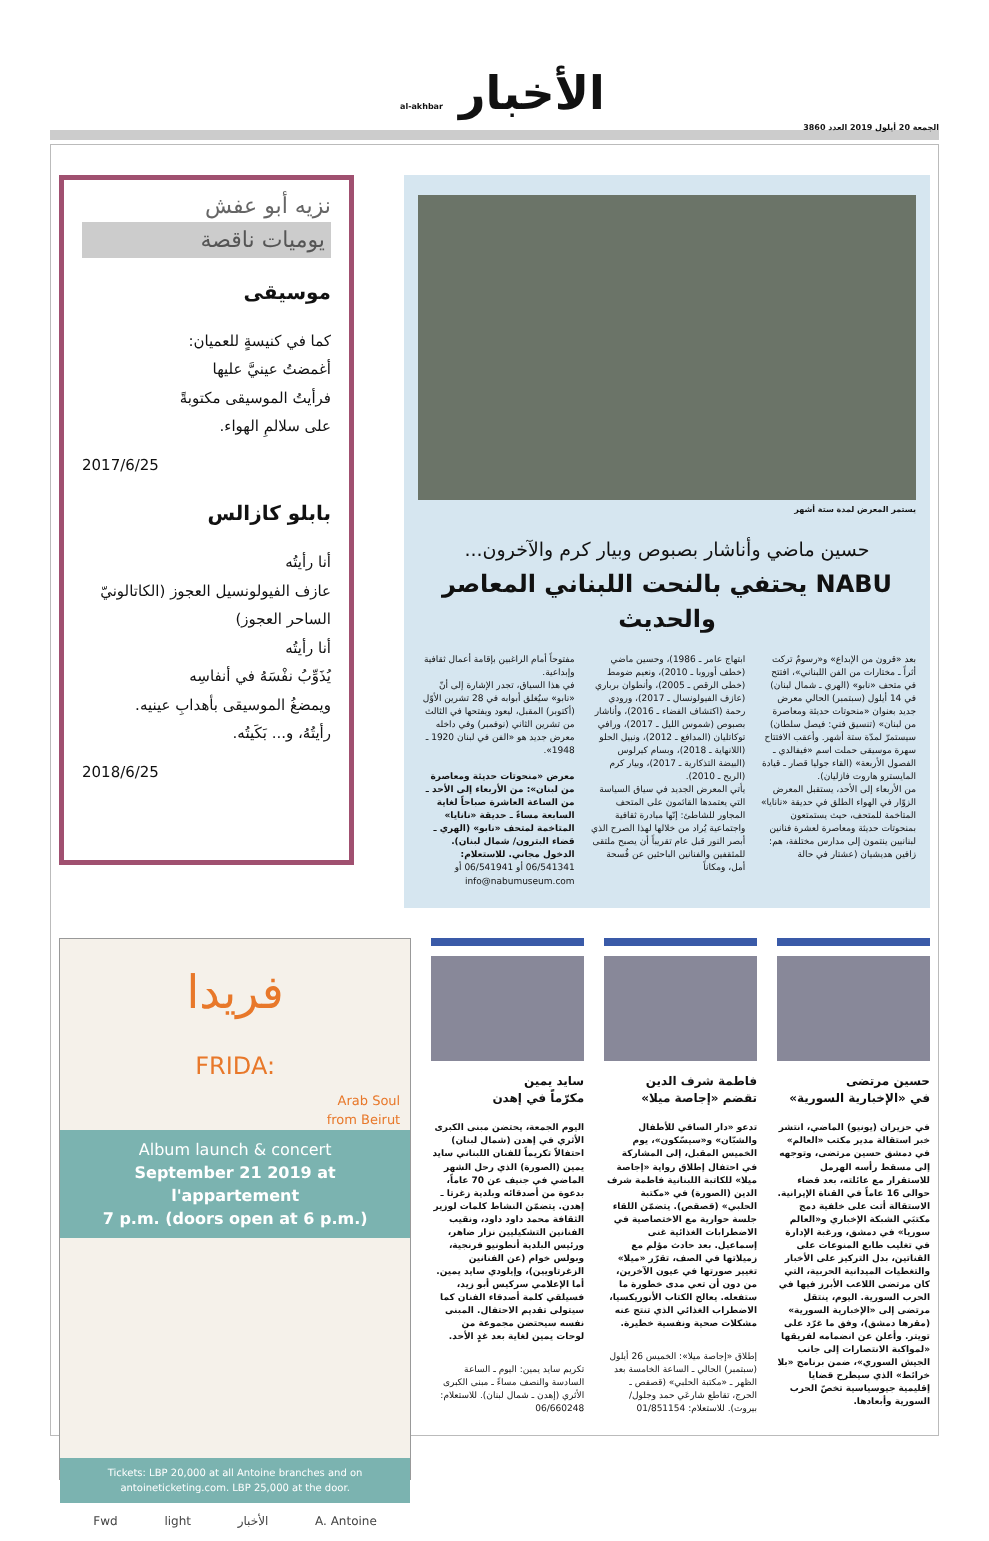الأخبار al-akhbar
الجمعة 20 أيلول 2019 العدد 3860
يستمر المعرض لمدة ستة أشهر
حسين ماضي وأناشار بصبوص وبيار كرم والآخرون...
NABU يحتفي بالنحت اللبناني المعاصر والحديث
بعد «قرون من الإبداع» و«رسومٌ تركت أثراً ـ مختارات من الفن اللبناني»، افتتح في متحف «نابو» (الهري ـ شمال لبنان) في 14 أيلول (سبتمبر) الحالي معرض جديد بعنوان «منحوتات حديثة ومعاصرة من لبنان» (تنسيق فني: فيصل سلطان) سيستمرّ لمدّة ستة أشهر. وأعقب الافتتاح سهرة موسيقى حملت اسم «فيفالدي ـ الفصول الأربعة» (القاء جوليا قصار ـ قيادة المايسترو هاروت فازليان).
من الأربعاء إلى الأحد، يستقبل المعرض الزوّار في الهواء الطلق في حديقة «نانايا» المتاخمة للمتحف، حيث يستمتعون بمنحوتات حديثة ومعاصرة لعشرة فنانين لبنانيين ينتمون إلى مدارس مختلفة، هم: زافين هديشيان (عشتار في حالة
ابتهاج عامر ـ 1986)، وحسين ماضي (خطف أوروبا ـ 2010)، ونعيم ضومط (خطى الرقص ـ 2005)، وأنطوان برباري (عازف الفيولونسال ـ 2017)، ورودي رحمة (اكتشاف الفضاء ـ 2016)، وأناشار بصبوص (شموس الليل ـ 2017)، ورافي توكاتليان (المدافع ـ 2012)، ونبيل الحلو (اللانهاية ـ 2018)، وبسام كيرلوس (البيضة التذكارية ـ 2017)، وبيار كرم (الريح ـ 2010).
يأتي المعرض الجديد في سياق السياسة التي يعتمدها القائمون على المتحف المجاور للشاطئ: إنّها مبادرة ثقافية واجتماعية يُراد من خلالها لهذا الصرح الذي أبصر النور قبل عام تقريباً أن يصبح ملتقى للمثقفين والفنانين الباحثين عن فُسحة أمل، ومكاناً
مفتوحاً أمام الراغبين بإقامة أعمال ثقافية وإبداعية.
في هذا السياق، تجدر الإشارة إلى أنّ «نابو» سيُغلق أبوابه في 28 تشرين الأوّل (أكتوبر) المقبل، ليعود ويفتحها في الثالث من تشرين الثاني (نوفمبر) وفي داخله معرض جديد هو «الفن في لبنان 1920 ـ 1948».
معرض «منحوتات حديثة ومعاصرة من لبنان»: من الأربعاء إلى الأحد ـ من الساعة العاشرة صباحاً لغاية السابعة مساءً ـ حديقة «نانايا» المتاخمة لمتحف «نابو» (الهري ـ قضاء البترون/ شمال لبنان). الدخول مجاني. للاستعلام: 06/541341 أو 06/541941 أو info@nabumuseum.com
نزيه أبو عفش
يوميات ناقصة
موسيقى
كما في كنيسةٍ للعميان:
أغمضتُ عينيَّ عليها
فرأيتُ الموسيقى مكتوبةً
على سلالمِ الهواء.
2017/6/25
بابلو كازالس
أنا رأيتُه
عازف الفيولونسيل العجوز (الكاتالونيّ
الساحر العجوز)
أنا رأيتُه
يُذَوِّبُ نفْسَهُ في أنفاسِه
ويمضغُ الموسيقى بأهدابِ عينيه.
رأيتُهُ، و... بَكَيتُه.
2018/6/25
حسين مرتضى
في «الإخبارية السورية»
في حزيران (يونيو) الماضي، انتشر خبر استقالة مدير مكتب «العالم» في دمشق حسين مرتضى، وتوجهه إلى مسقط رأسه الهرمل للاستقرار مع عائلته، بعد قضاء حوالى 16 عاماً في القناة الإيرانية. الاستقالة أتت على خلفية دمج مكتبَي الشبكة الإخباري و«العالم سوريا» في دمشق، ورغبة الإدارة في تغليب طابع المنوعات على القناتين، بدل التركيز على الأخبار والتغطيات الميدانية الحربية، التي كان مرتضى اللاعب الأبرز فيها في الحرب السورية. اليوم، ينتقل مرتضى إلى «الإخبارية السورية» (مقرها دمشق)، وفق ما غرّد على تويتر. وأعلن عن انضمامه لفريقها «لمواكبة الانتصارات إلى جانب الجيش السوري»، ضمن برنامج «بلا خرائط» الذي سيطرح قضايا إقليمية جيوسياسية تخصّ الحرب السورية وأبعادها.
فاطمة شرف الدين
تقضم «إجاصة ميلا»
تدعو «دار الساقي للأطفال والشبّان» و«سيسّكون»، يوم الخميس المقبل، إلى المشاركة في احتفال إطلاق رواية «إجاصة ميلا» للكاتبة اللبنانية فاطمة شرف الدين (الصورة) في «مكتبة الحلبي» (قصقص). يتضمّن اللقاء جلسة حوارية مع الاختصاصية في الاضطرابات الغذائية غنى إسماعيل. بعد حادث مؤلم مع زميلاتها في الصف، تقرّر «ميلا» تغيير صورتها في عيون الآخرين، من دون أن تعي مدى خطورة ما ستفعله. يعالج الكتاب الأنوريكسيا، الاضطراب الغذائي الذي تنتج عنه مشكلات صحية ونفسية خطيرة.
إطلاق «إجاصة ميلا»: الخميس 26 أيلول (سبتمبر) الحالي ـ الساعة الخامسة بعد الظهر ـ «مكتبة الحلبي» (قصقص ـ الحرج، تقاطع شارعَي حمد وجلول/ بيروت). للاستعلام: 01/851154
سايد يمين
مكرّماً في إهدن
اليوم الجمعة، يحتضن مبنى الكبرى الأثري في إهدن (شمال لبنان) احتفالاً تكريماً للفنان اللبناني سايد يمين (الصورة) الذي رحل الشهر الماضي في جنيف عن 70 عاماً، بدعوة من أصدقائه وبلدية زغرتا ـ إهدن. يتضمّن النشاط كلمات لوزير الثقافة محمد داود داود، ونقيب الفنانين التشكيليين نزار ضاهر، ورئيس البلدية أنطونيو فرنجية، وبولس خوام (عن الفنانين الزغرتاويين)، وإيلودي سايد يمين. أما الإعلامي سركيس أبو زيد، فسيلقي كلمة أصدقاء الفنان كما سيتولى تقديم الاحتفال. المبنى نفسه سيحتضن مجموعة من لوحات يمين لغاية بعد غدٍ الأحد.
تكريم سايد يمين: اليوم ـ الساعة السادسة والنصف مساءً ـ مبنى الكبرى الأثري (إهدن ـ شمال لبنان). للاستعلام: 06/660248
فريدا
FRIDA:
Arab Soul
from Beirut
Album launch & concert
September 21 2019 at l'appartement
7 p.m. (doors open at 6 p.m.)
Tickets: LBP 20,000 at all Antoine branches and on antoineticketing.com. LBP 25,000 at the door.
Fwd light الأخبار A. Antoine